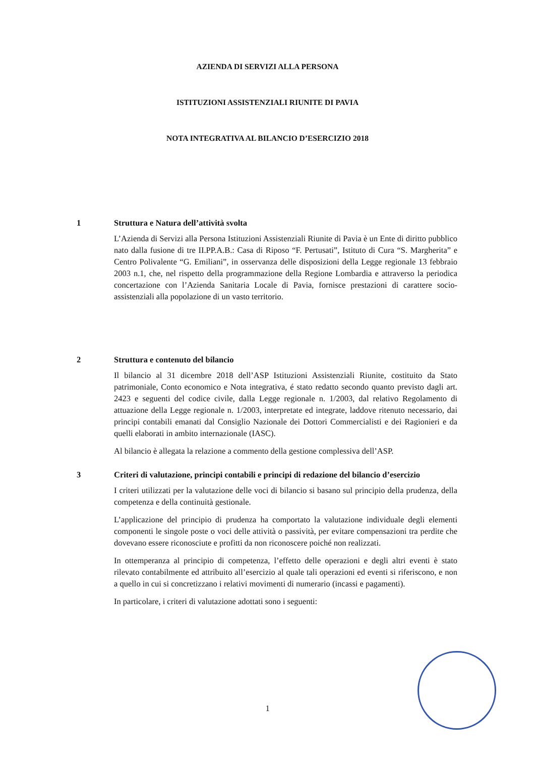AZIENDA DI SERVIZI ALLA PERSONA
ISTITUZIONI ASSISTENZIALI RIUNITE DI PAVIA
NOTA INTEGRATIVA AL BILANCIO D’ESERCIZIO 2018
1 Struttura e Natura dell’attività svolta
L’Azienda di Servizi alla Persona Istituzioni Assistenziali Riunite di Pavia è un Ente di diritto pubblico nato dalla fusione di tre II.PP.A.B.: Casa di Riposo “F. Pertusati”, Istituto di Cura “S. Margherita” e Centro Polivalente “G. Emiliani”, in osservanza delle disposizioni della Legge regionale 13 febbraio 2003 n.1, che, nel rispetto della programmazione della Regione Lombardia e attraverso la periodica concertazione con l’Azienda Sanitaria Locale di Pavia, fornisce prestazioni di carattere socio-assistenziali alla popolazione di un vasto territorio.
2 Struttura e contenuto del bilancio
Il bilancio al 31 dicembre 2018 dell’ASP Istituzioni Assistenziali Riunite, costituito da Stato patrimoniale, Conto economico e Nota integrativa, é stato redatto secondo quanto previsto dagli art. 2423 e seguenti del codice civile, dalla Legge regionale n. 1/2003, dal relativo Regolamento di attuazione della Legge regionale n. 1/2003, interpretate ed integrate, laddove ritenuto necessario, dai principi contabili emanati dal Consiglio Nazionale dei Dottori Commercialisti e dei Ragionieri e da quelli elaborati in ambito internazionale (IASC).
Al bilancio è allegata la relazione a commento della gestione complessiva dell’ASP.
3 Criteri di valutazione, principi contabili e principi di redazione del bilancio d’esercizio
I criteri utilizzati per la valutazione delle voci di bilancio si basano sul principio della prudenza, della competenza e della continuità gestionale.
L’applicazione del principio di prudenza ha comportato la valutazione individuale degli elementi componenti le singole poste o voci delle attività o passività, per evitare compensazioni tra perdite che dovevano essere riconosciute e profitti da non riconoscere poiché non realizzati.
In ottemperanza al principio di competenza, l’effetto delle operazioni e degli altri eventi è stato rilevato contabilmente ed attribuito all’esercizio al quale tali operazioni ed eventi si riferiscono, e non a quello in cui si concretizzano i relativi movimenti di numerario (incassi e pagamenti).
In particolare, i criteri di valutazione adottati sono i seguenti:
1